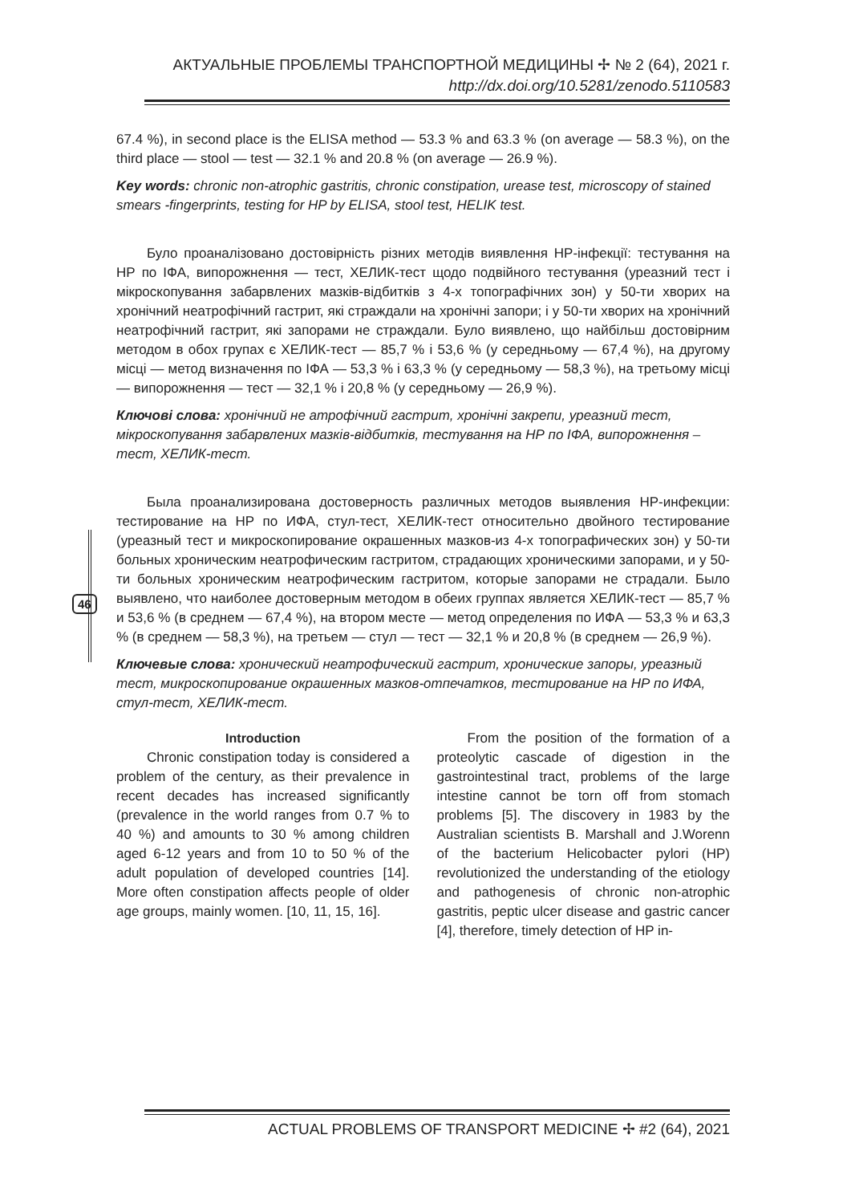АКТУАЛЬНЫЕ ПРОБЛЕМЫ ТРАНСПОРТНОЙ МЕДИЦИНЫ ✢ № 2 (64), 2021 г.
http://dx.doi.org/10.5281/zenodo.5110583
67.4 %), in second place is the ELISA method — 53.3 % and 63.3 % (on average — 58.3 %), on the third place — stool — test — 32.1 % and 20.8 % (on average — 26.9 %).
Key words: chronic non-atrophic gastritis, chronic constipation, urease test, microscopy of stained smears -fingerprints, testing for HP by ELISA, stool test, HELIK test.
Було проаналізовано достовірність різних методів виявлення НР-інфекції: тестування на НР по ІФА, випорожнення — тест, ХЕЛИК-тест щодо подвійного тестування (уреазний тест і мікроскопування забарвлених мазків-відбитків з 4-х топографічних зон) у 50-ти хворих на хронічний неатрофічний гастрит, які страждали на хронічні запори; і у 50-ти хворих на хронічний неатрофічний гастрит, які запорами не страждали. Було виявлено, що найбільш достовірним методом в обох групах є ХЕЛИК-тест — 85,7 % і 53,6 % (у середньому — 67,4 %), на другому місці — метод визначення по ІФА — 53,3 % і 63,3 % (у середньому — 58,3 %), на третьому місці — випорожнення — тест — 32,1 % і 20,8 % (у середньому — 26,9 %).
Ключові слова: хронічний не атрофічний гастрит, хронічні закрепи, уреазний тест, мікроскопування забарвлених мазків-відбитків, тестування на НР по ІФА, випорожнення – тест, ХЕЛИК-тест.
Была проанализирована достоверность различных методов выявления НР-инфекции: тестирование на НР по ИФА, стул-тест, ХЕЛИК-тест относительно двойного тестирование (уреазный тест и микроскопирование окрашенных мазков-из 4-х топографических зон) у 50-ти больных хроническим неатрофическим гастритом, страдающих хроническими запорами, и у 50-ти больных хроническим неатрофическим гастритом, которые запорами не страдали. Было выявлено, что наиболее достоверным методом в обеих группах является ХЕЛИК-тест — 85,7 % и 53,6 % (в среднем — 67,4 %), на втором месте — метод определения по ИФА — 53,3 % и 63,3 % (в среднем — 58,3 %), на третьем — стул — тест — 32,1 % и 20,8 % (в среднем — 26,9 %).
Ключевые слова: хронический неатрофический гастрит, хронические запоры, уреазный тест, микроскопирование окрашенных мазков-отпечатков, тестирование на НР по ИФА, стул-тест, ХЕЛИК-тест.
Introduction
Chronic constipation today is considered a problem of the century, as their prevalence in recent decades has increased significantly (prevalence in the world ranges from 0.7 % to 40 %) and amounts to 30 % among children aged 6-12 years and from 10 to 50 % of the adult population of developed countries [14]. More often constipation affects people of older age groups, mainly women. [10, 11, 15, 16].
From the position of the formation of a proteolytic cascade of digestion in the gastrointestinal tract, problems of the large intestine cannot be torn off from stomach problems [5]. The discovery in 1983 by the Australian scientists B. Marshall and J.Worenn of the bacterium Helicobacter pylori (HP) revolutionized the understanding of the etiology and pathogenesis of chronic non-atrophic gastritis, peptic ulcer disease and gastric cancer [4], therefore, timely detection of HP in-
46
ACTUAL PROBLEMS OF TRANSPORT MEDICINE ✢ #2 (64), 2021